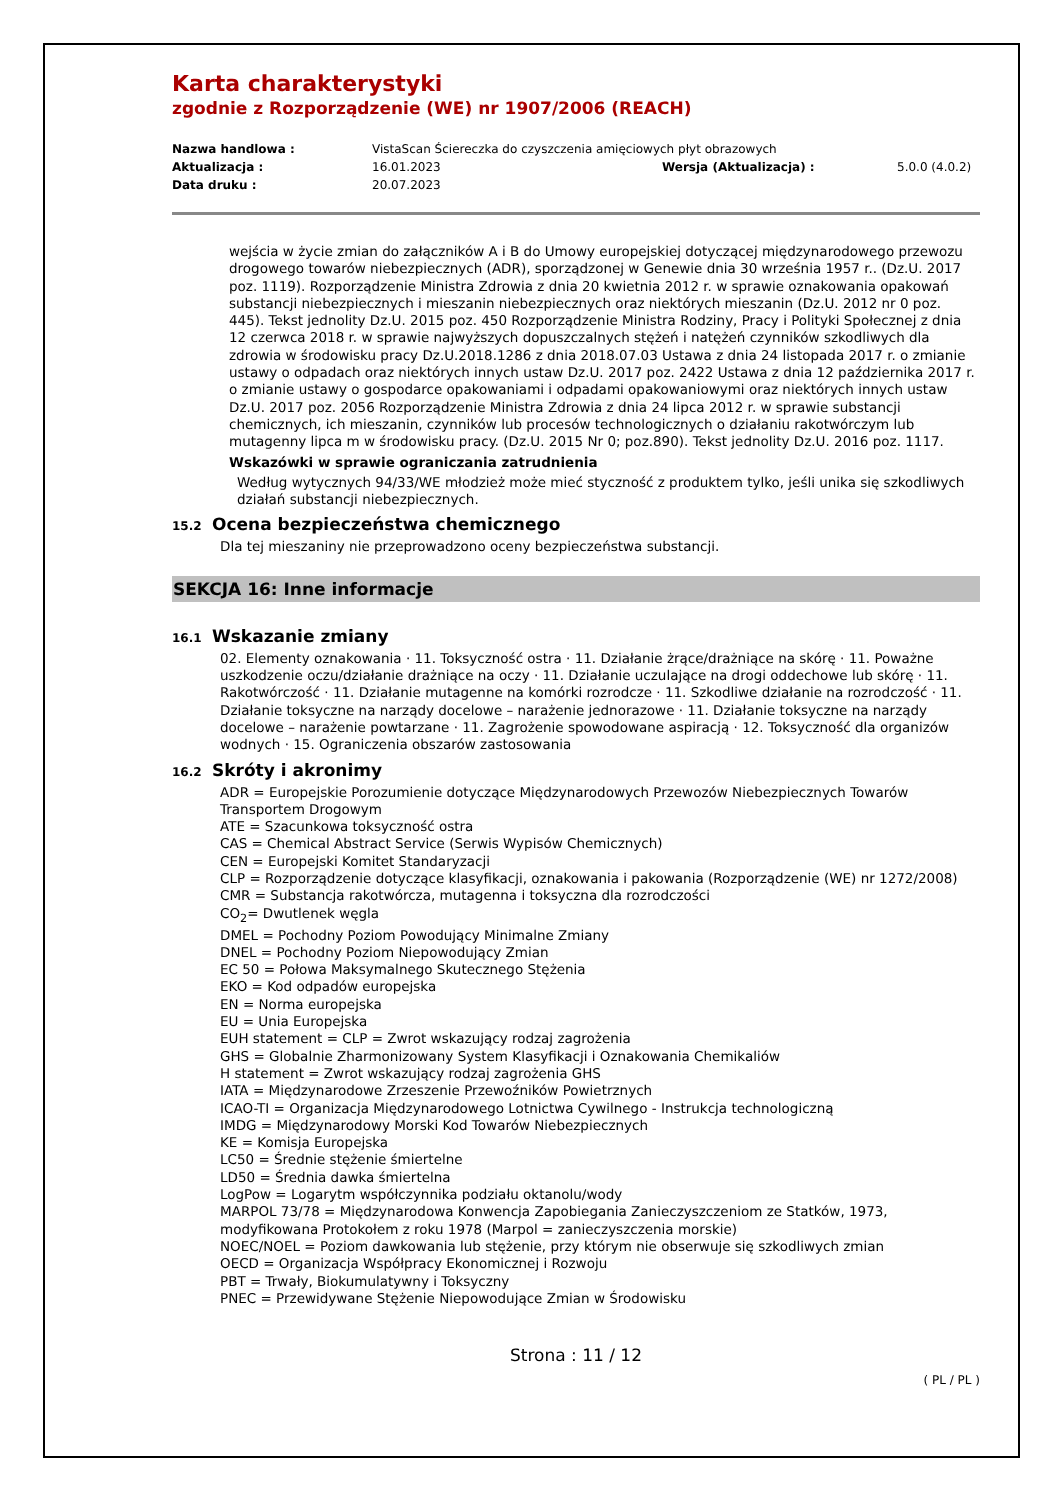Karta charakterystyki
zgodnie z Rozporządzenie (WE) nr 1907/2006 (REACH)
| Nazwa handlowa : | VistaScan Ściereczka do czyszczenia amięciowych płyt obrazowych | | |
| Aktualizacja : | 16.01.2023 | Wersja (Aktualizacja) : | 5.0.0 (4.0.2) |
| Data druku : | 20.07.2023 | | |
wejścia w życie zmian do załączników A i B do Umowy europejskiej dotyczącej międzynarodowego przewozu drogowego towarów niebezpiecznych (ADR), sporządzonej w Genewie dnia 30 września 1957 r.. (Dz.U. 2017 poz. 1119). Rozporządzenie Ministra Zdrowia z dnia 20 kwietnia 2012 r. w sprawie oznakowania opakowań substancji niebezpiecznych i mieszanin niebezpiecznych oraz niektórych mieszanin (Dz.U. 2012 nr 0 poz. 445). Tekst jednolity Dz.U. 2015 poz. 450 Rozporządzenie Ministra Rodziny, Pracy i Polityki Społecznej z dnia 12 czerwca 2018 r. w sprawie najwyższych dopuszczalnych stężeń i natężeń czynników szkodliwych dla zdrowia w środowisku pracy Dz.U.2018.1286 z dnia 2018.07.03 Ustawa z dnia 24 listopada 2017 r. o zmianie ustawy o odpadach oraz niektórych innych ustaw Dz.U. 2017 poz. 2422 Ustawa z dnia 12 października 2017 r. o zmianie ustawy o gospodarce opakowaniami i odpadami opakowaniowymi oraz niektórych innych ustaw Dz.U. 2017 poz. 2056 Rozporządzenie Ministra Zdrowia z dnia 24 lipca 2012 r. w sprawie substancji chemicznych, ich mieszanin, czynników lub procesów technologicznych o działaniu rakotwórczym lub mutagenny lipca m w środowisku pracy. (Dz.U. 2015 Nr 0; poz.890). Tekst jednolity Dz.U. 2016 poz. 1117.
Wskazówki w sprawie ograniczania zatrudnienia
Według wytycznych 94/33/WE młodzież może mieć styczność z produktem tylko, jeśli unika się szkodliwych działań substancji niebezpiecznych.
15.2 Ocena bezpieczeństwa chemicznego
Dla tej mieszaniny nie przeprowadzono oceny bezpieczeństwa substancji.
SEKCJA 16: Inne informacje
16.1 Wskazanie zmiany
02. Elementy oznakowania · 11. Toksyczność ostra · 11. Działanie żrące/drażniące na skórę · 11. Poważne uszkodzenie oczu/działanie drażniące na oczy · 11. Działanie uczulające na drogi oddechowe lub skórę · 11. Rakotwórczość · 11. Działanie mutagenne na komórki rozrodcze · 11. Szkodliwe działanie na rozrodczość · 11. Działanie toksyczne na narządy docelowe – narażenie jednorazowe · 11. Działanie toksyczne na narządy docelowe – narażenie powtarzane · 11. Zagrożenie spowodowane aspiracją · 12. Toksyczność dla organizów wodnych · 15. Ograniczenia obszarów zastosowania
16.2 Skróty i akronimy
ADR = Europejskie Porozumienie dotyczące Międzynarodowych Przewozów Niebezpiecznych Towarów Transportem Drogowym
ATE = Szacunkowa toksyczność ostra
CAS = Chemical Abstract Service (Serwis Wypisów Chemicznych)
CEN = Europejski Komitet Standaryzacji
CLP = Rozporządzenie dotyczące klasyfikacji, oznakowania i pakowania (Rozporządzenie (WE) nr 1272/2008)
CMR = Substancja rakotwórcza, mutagenna i toksyczna dla rozrodczości
CO<sub>2</sub>= Dwutlenek węgla
DMEL = Pochodny Poziom Powodujący Minimalne Zmiany
DNEL = Pochodny Poziom Niepowodujący Zmian
EC 50 = Połowa Maksymalnego Skutecznego Stężenia
EKO = Kod odpadów europejska
EN = Norma europejska
EU = Unia Europejska
EUH statement = CLP = Zwrot wskazujący rodzaj zagrożenia
GHS = Globalnie Zharmonizowany System Klasyfikacji i Oznakowania Chemikaliów
H statement = Zwrot wskazujący rodzaj zagrożenia GHS
IATA = Międzynarodowe Zrzeszenie Przewoźników Powietrznych
ICAO-TI = Organizacja Międzynarodowego Lotnictwa Cywilnego - Instrukcja technologiczną
IMDG = Międzynarodowy Morski Kod Towarów Niebezpiecznych
KE = Komisja Europejska
LC50 = Średnie stężenie śmiertelne
LD50 = Średnia dawka śmiertelna
LogPow = Logarytm współczynnika podziału oktanolu/wody
MARPOL 73/78 = Międzynarodowa Konwencja Zapobiegania Zanieczyszczeniom ze Statków, 1973, modyfikowana Protokołem z roku 1978 (Marpol = zanieczyszczenia morskie)
NOEC/NOEL = Poziom dawkowania lub stężenie, przy którym nie obserwuje się szkodliwych zmian
OECD = Organizacja Współpracy Ekonomicznej i Rozwoju
PBT = Trwały, Biokumulatywny i Toksyczny
PNEC = Przewidywane Stężenie Niepowodujące Zmian w Środowisku
Strona : 11 / 12
( PL / PL )